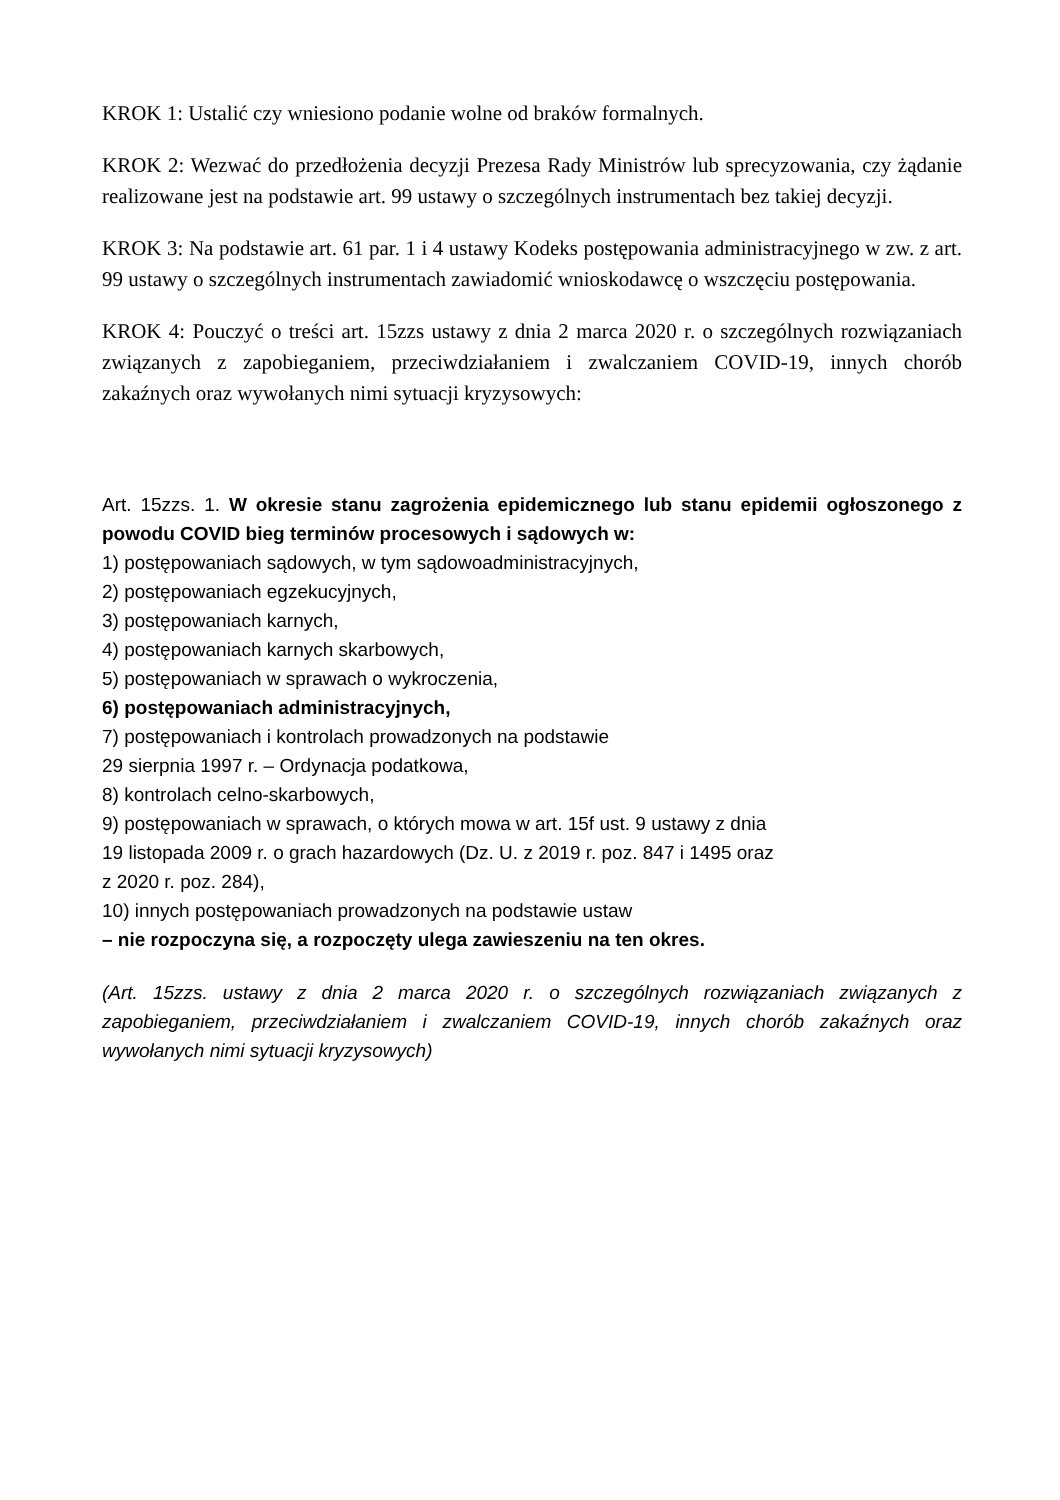KROK 1: Ustalić czy wniesiono podanie wolne od braków formalnych.
KROK 2: Wezwać do przedłożenia decyzji Prezesa Rady Ministrów lub sprecyzowania, czy żądanie realizowane jest na podstawie art. 99 ustawy o szczególnych instrumentach bez takiej decyzji.
KROK 3: Na podstawie art. 61 par. 1 i 4 ustawy Kodeks postępowania administracyjnego w zw. z art. 99 ustawy o szczególnych instrumentach zawiadomić wnioskodawcę o wszczęciu postępowania.
KROK 4: Pouczyć o treści art. 15zzs ustawy z dnia 2 marca 2020 r. o szczególnych rozwiązaniach związanych z zapobieganiem, przeciwdziałaniem i zwalczaniem COVID-19, innych chorób zakaźnych oraz wywołanych nimi sytuacji kryzysowych:
Art. 15zzs. 1. W okresie stanu zagrożenia epidemicznego lub stanu epidemii ogłoszonego z powodu COVID bieg terminów procesowych i sądowych w:
1) postępowaniach sądowych, w tym sądowoadministracyjnych,
2) postępowaniach egzekucyjnych,
3) postępowaniach karnych,
4) postępowaniach karnych skarbowych,
5) postępowaniach w sprawach o wykroczenia,
6) postępowaniach administracyjnych,
7) postępowaniach i kontrolach prowadzonych na podstawie
29 sierpnia 1997 r. – Ordynacja podatkowa,
8) kontrolach celno-skarbowych,
9) postępowaniach w sprawach, o których mowa w art. 15f ust. 9 ustawy z dnia
19 listopada 2009 r. o grach hazardowych (Dz. U. z 2019 r. poz. 847 i 1495 oraz
z 2020 r. poz. 284),
10) innych postępowaniach prowadzonych na podstawie ustaw
– nie rozpoczyna się, a rozpoczęty ulega zawieszeniu na ten okres.
(Art. 15zzs. ustawy z dnia 2 marca 2020 r. o szczególnych rozwiązaniach związanych z zapobieganiem, przeciwdziałaniem i zwalczaniem COVID-19, innych chorób zakaźnych oraz wywołanych nimi sytuacji kryzysowych)